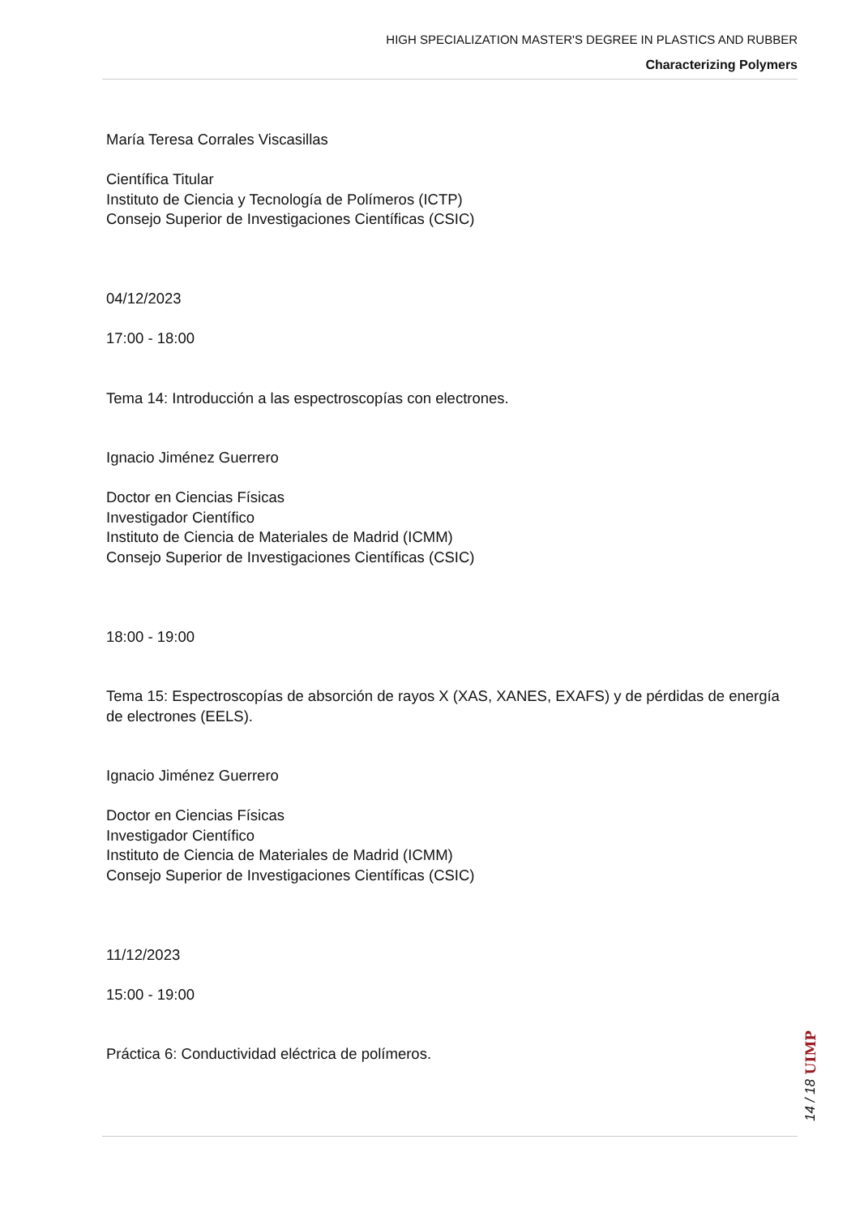HIGH SPECIALIZATION MASTER'S DEGREE IN PLASTICS AND RUBBER
Characterizing Polymers
María Teresa Corrales Viscasillas
Científica Titular
Instituto de Ciencia y Tecnología de Polímeros (ICTP)
Consejo Superior de Investigaciones Científicas (CSIC)
04/12/2023
17:00 - 18:00
Tema 14: Introducción a las espectroscopías con electrones.
Ignacio Jiménez Guerrero
Doctor en Ciencias Físicas
Investigador Científico
Instituto de Ciencia de Materiales de Madrid (ICMM)
Consejo Superior de Investigaciones Científicas (CSIC)
18:00 - 19:00
Tema 15: Espectroscopías de absorción de rayos X (XAS, XANES, EXAFS) y de pérdidas de energía de electrones (EELS).
Ignacio Jiménez Guerrero
Doctor en Ciencias Físicas
Investigador Científico
Instituto de Ciencia de Materiales de Madrid (ICMM)
Consejo Superior de Investigaciones Científicas (CSIC)
11/12/2023
15:00 - 19:00
Práctica 6: Conductividad eléctrica de polímeros.
UIMP
14 / 18